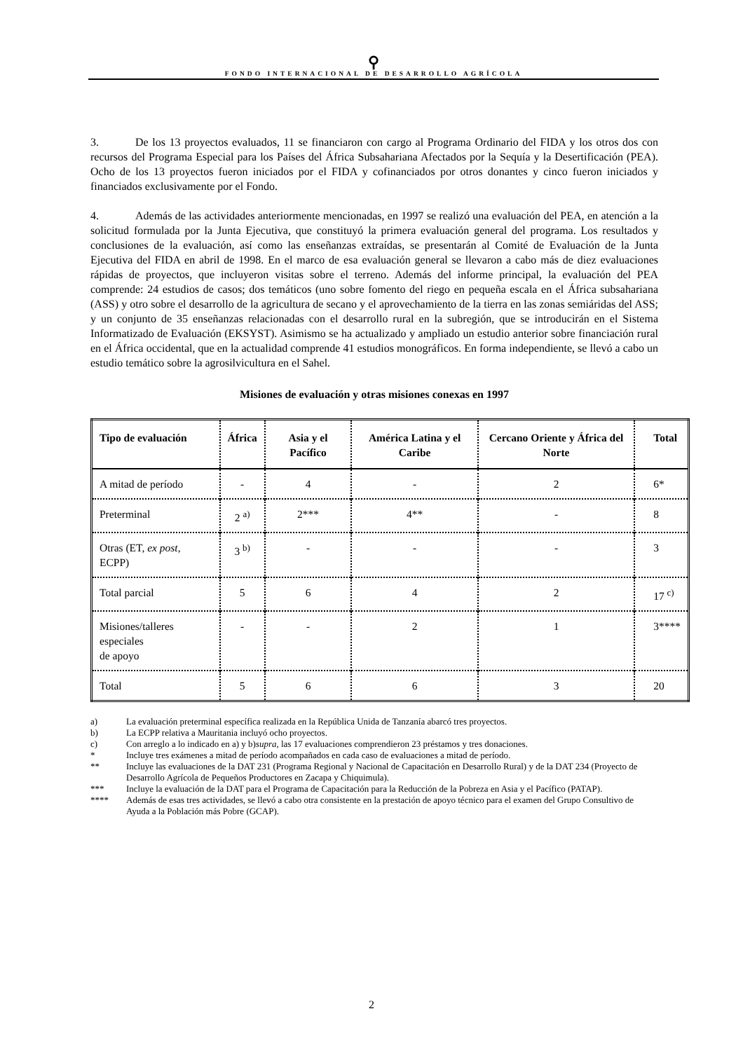⚲
FONDO INTERNACIONAL DE DESARROLLO AGRÍCOLA
3. De los 13 proyectos evaluados, 11 se financiaron con cargo al Programa Ordinario del FIDA y los otros dos con recursos del Programa Especial para los Países del África Subsahariana Afectados por la Sequía y la Desertificación (PEA). Ocho de los 13 proyectos fueron iniciados por el FIDA y cofinanciados por otros donantes y cinco fueron iniciados y financiados exclusivamente por el Fondo.
4. Además de las actividades anteriormente mencionadas, en 1997 se realizó una evaluación del PEA, en atención a la solicitud formulada por la Junta Ejecutiva, que constituyó la primera evaluación general del programa. Los resultados y conclusiones de la evaluación, así como las enseñanzas extraídas, se presentarán al Comité de Evaluación de la Junta Ejecutiva del FIDA en abril de 1998. En el marco de esa evaluación general se llevaron a cabo más de diez evaluaciones rápidas de proyectos, que incluyeron visitas sobre el terreno. Además del informe principal, la evaluación del PEA comprende: 24 estudios de casos; dos temáticos (uno sobre fomento del riego en pequeña escala en el África subsahariana (ASS) y otro sobre el desarrollo de la agricultura de secano y el aprovechamiento de la tierra en las zonas semiáridas del ASS; y un conjunto de 35 enseñanzas relacionadas con el desarrollo rural en la subregión, que se introducirán en el Sistema Informatizado de Evaluación (EKSYST). Asimismo se ha actualizado y ampliado un estudio anterior sobre financiación rural en el África occidental, que en la actualidad comprende 41 estudios monográficos. En forma independiente, se llevó a cabo un estudio temático sobre la agrosilvicultura en el Sahel.
Misiones de evaluación y otras misiones conexas en 1997
| Tipo de evaluación | África | Asia y el Pacífico | América Latina y el Caribe | Cercano Oriente y África del Norte | Total |
| --- | --- | --- | --- | --- | --- |
| A mitad de período | - | 4 | - | 2 | 6* |
| Preterminal | 2 <sup>a)</sup> | 2*** | 4** | - | 8 |
| Otras (ET, ex post , ECPP) | 3 <sup>b)</sup> | - | - | - | 3 |
| Total parcial | 5 | 6 | 4 | 2 | 17 <sup>c)</sup> |
| Misiones/talleres especiales de apoyo | - | - | 2 | 1 | 3**** |
| Total | 5 | 6 | 6 | 3 | 20 |
a) La evaluación preterminal específica realizada en la República Unida de Tanzanía abarcó tres proyectos.
b) La ECPP relativa a Mauritania incluyó ocho proyectos.
c) Con arreglo a lo indicado en a) y b) supra, las 17 evaluaciones comprendieron 23 préstamos y tres donaciones.
* Incluye tres exámenes a mitad de período acompañados en cada caso de evaluaciones a mitad de período.
** Incluye las evaluaciones de la DAT 231 (Programa Regional y Nacional de Capacitación en Desarrollo Rural) y de la DAT 234 (Proyecto de Desarrollo Agrícola de Pequeños Productores en Zacapa y Chiquimula).
*** Incluye la evaluación de la DAT para el Programa de Capacitación para la Reducción de la Pobreza en Asia y el Pacífico (PATAP).
**** Además de esas tres actividades, se llevó a cabo otra consistente en la prestación de apoyo técnico para el examen del Grupo Consultivo de Ayuda a la Población más Pobre (GCAP).
2